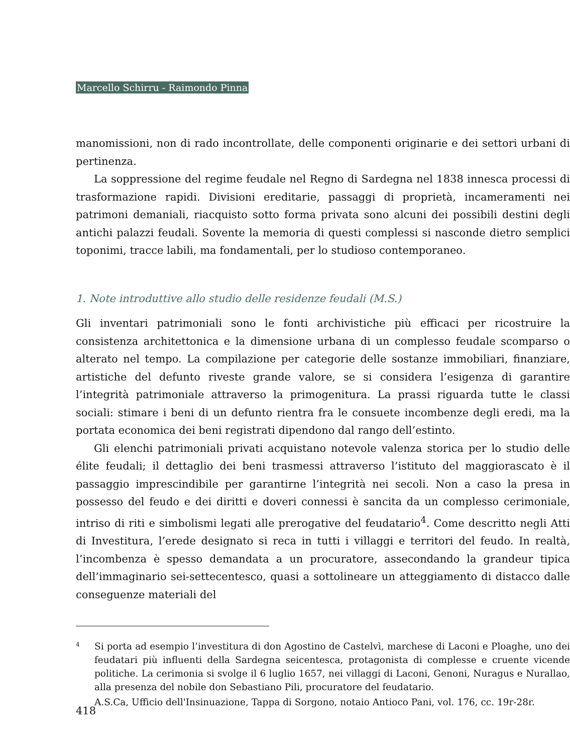Marcello Schirru - Raimondo Pinna
manomissioni, non di rado incontrollate, delle componenti originarie e dei settori urbani di pertinenza.
La soppressione del regime feudale nel Regno di Sardegna nel 1838 innesca processi di trasformazione rapidi. Divisioni ereditarie, passaggi di proprietà, incameramenti nei patrimoni demaniali, riacquisto sotto forma privata sono alcuni dei possibili destini degli antichi palazzi feudali. Sovente la memoria di questi complessi si nasconde dietro semplici toponimi, tracce labili, ma fondamentali, per lo studioso contemporaneo.
1. Note introduttive allo studio delle residenze feudali (M.S.)
Gli inventari patrimoniali sono le fonti archivistiche più efficaci per ricostruire la consistenza architettonica e la dimensione urbana di un complesso feudale scomparso o alterato nel tempo. La compilazione per categorie delle sostanze immobiliari, finanziare, artistiche del defunto riveste grande valore, se si considera l’esigenza di garantire l’integrità patrimoniale attraverso la primogenitura. La prassi riguarda tutte le classi sociali: stimare i beni di un defunto rientra fra le consuete incombenze degli eredi, ma la portata economica dei beni registrati dipendono dal rango dell’estinto.
Gli elenchi patrimoniali privati acquistano notevole valenza storica per lo studio delle élite feudali; il dettaglio dei beni trasmessi attraverso l’istituto del maggiorascato è il passaggio imprescindibile per garantirne l’integrità nei secoli. Non a caso la presa in possesso del feudo e dei diritti e doveri connessi è sancita da un complesso cerimoniale, intriso di riti e simbolismi legati alle prerogative del feudatario<sup>4</sup>. Come descritto negli Atti di Investitura, l’erede designato si reca in tutti i villaggi e territori del feudo. In realtà, l’incombenza è spesso demandata a un procuratore, assecondando la grandeur tipica dell’immaginario sei-settecentesco, quasi a sottolineare un atteggiamento di distacco dalle conseguenze materiali del
4
Si porta ad esempio l’investitura di don Agostino de Castelvì, marchese di Laconi e Ploaghe, uno dei feudatari più influenti della Sardegna seicentesca, protagonista di complesse e cruente vicende politiche. La cerimonia si svolge il 6 luglio 1657, nei villaggi di Laconi, Genoni, Nuragus e Nurallao, alla presenza del nobile don Sebastiano Pili, procuratore del feudatario.
A.S.Ca, Ufficio dell'Insinuazione, Tappa di Sorgono, notaio Antioco Pani, vol. 176, cc. 19r-28r.
418